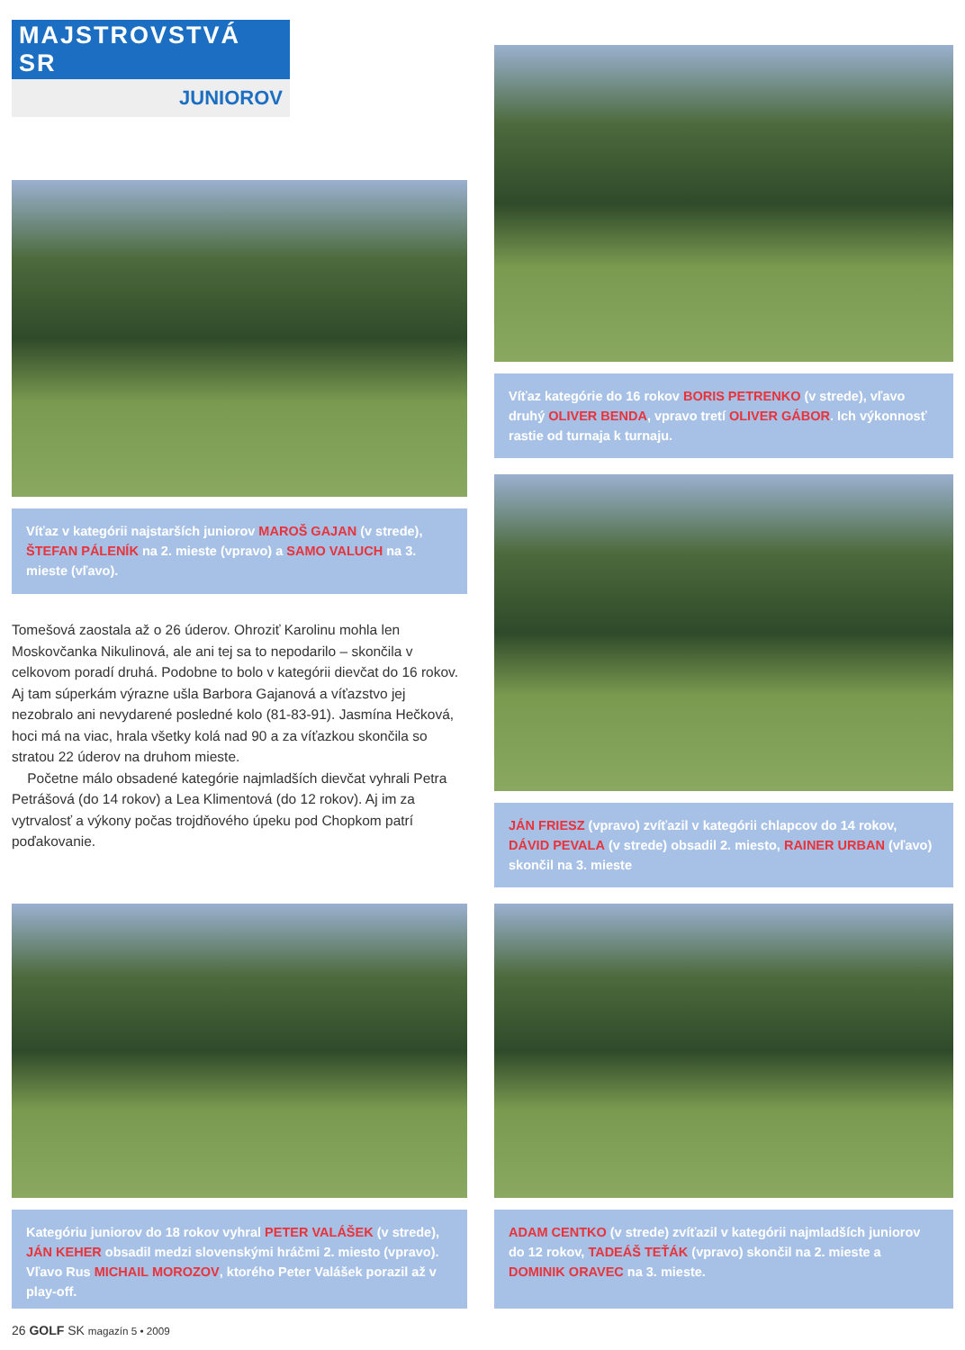MAJSTROVSTVÁ SR
JUNIOROV
Víťaz v kategórii najstarších juniorov MAROŠ GAJAN (v strede), ŠTEFAN PÁLENÍK na 2. mieste (vpravo) a SAMO VALUCH na 3. mieste (vľavo).
Tomešová zaostala až o 26 úderov. Ohroziť Karolinu mohla len Moskovčanka Nikulinová, ale ani tej sa to nepodarilo – skončila v celkovom poradí druhá. Podobne to bolo v kategórii dievčat do 16 rokov. Aj tam súperkám výrazne ušla Barbora Gajanová a víťazstvo jej nezobralo ani nevydarené posledné kolo (81-83-91). Jasmína Hečková, hoci má na viac, hrala všetky kolá nad 90 a za víťazkou skončila so stratou 22 úderov na druhom mieste.
Početne málo obsadené kategórie najmladších dievčat vyhrali Petra Petrášová (do 14 rokov) a Lea Klimentová (do 12 rokov). Aj im za vytrvalosť a výkony počas trojdňového úpeku pod Chopkom patrí poďakovanie.
Kategóriu juniorov do 18 rokov vyhral PETER VALÁŠEK (v strede), JÁN KEHER obsadil medzi slovenskými hráčmi 2. miesto (vpravo). Vľavo Rus MICHAIL MOROZOV, ktorého Peter Valášek porazil až v play-off.
Víťaz kategórie do 16 rokov BORIS PETRENKO (v strede), vľavo druhý OLIVER BENDA, vpravo tretí OLIVER GÁBOR. Ich výkonnosť rastie od turnaja k turnaju.
JÁN FRIESZ (vpravo) zvíťazil v kategórii chlapcov do 14 rokov, DÁVID PEVALA (v strede) obsadil 2. miesto, RAINER URBAN (vľavo) skončil na 3. mieste
ADAM CENTKO (v strede) zvíťazil v kategórii najmladších juniorov do 12 rokov, TADEÁŠ TEŤÁK (vpravo) skončil na 2. mieste a DOMINIK ORAVEC na 3. mieste.
26 GOLF SK magazín 5 • 2009